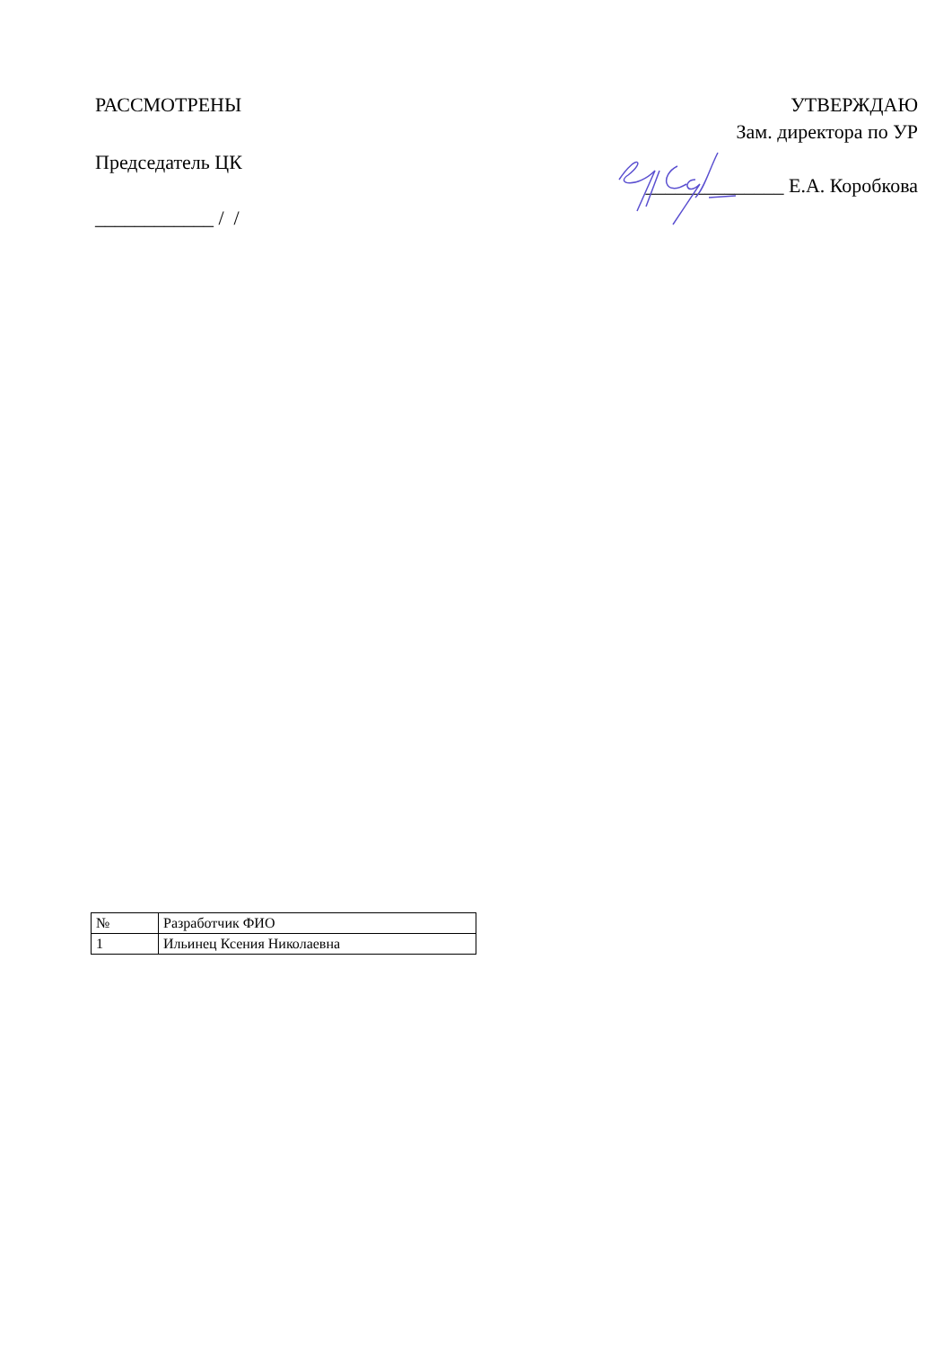РАССМОТРЕНЫ
Председатель ЦК
____________ / /
УТВЕРЖДАЮ
Зам. директора по УР
______________ Е.А. Коробкова
| № | Разработчик ФИО |
| 1 | Ильинец Ксения Николаевна |